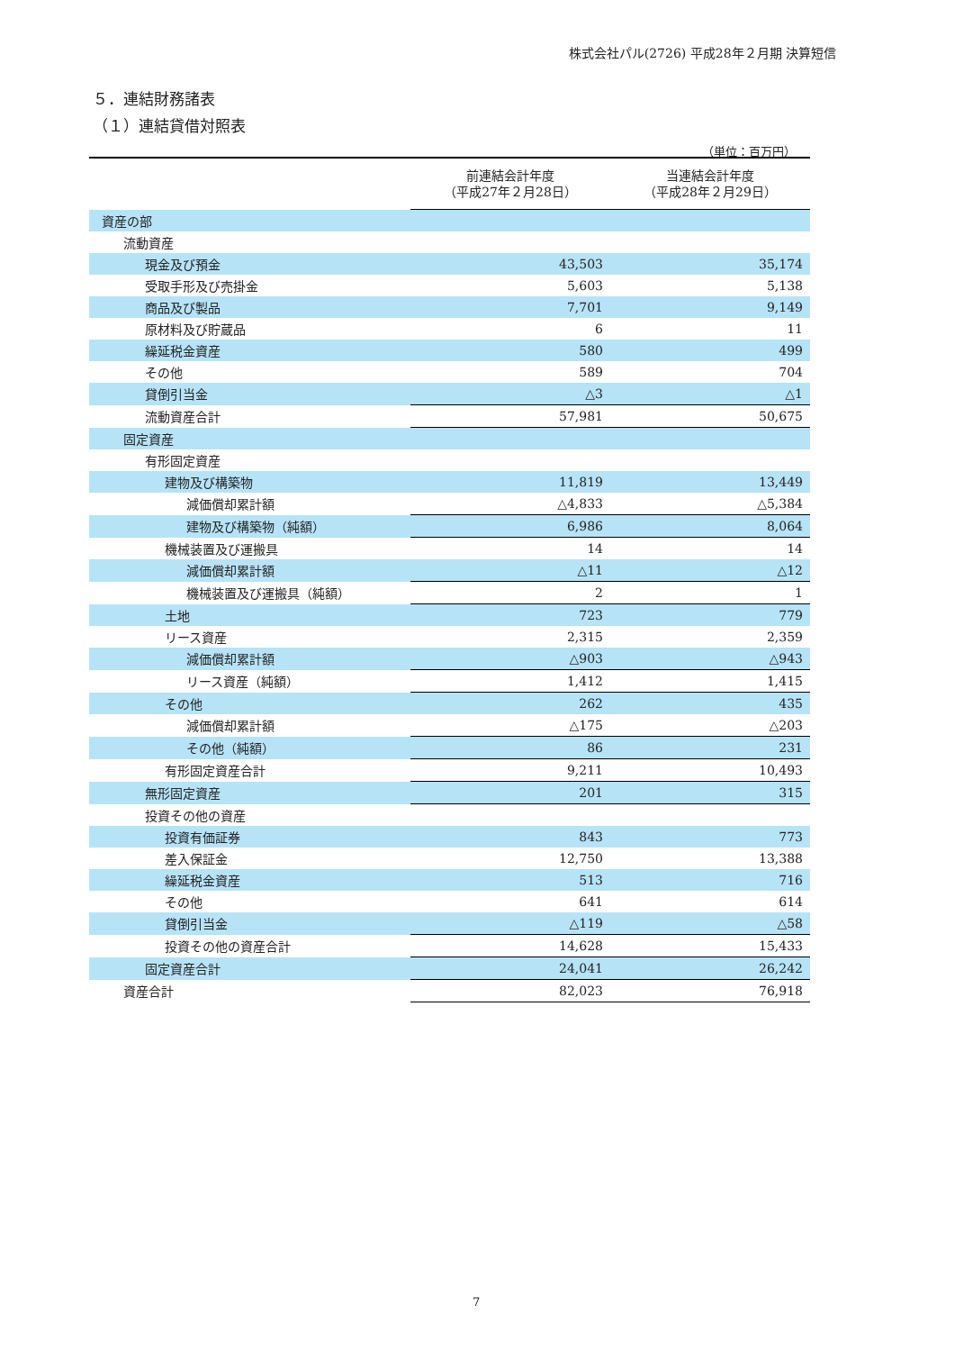株式会社パル(2726) 平成28年２月期 決算短信
５．連結財務諸表
（１）連結貸借対照表
（単位：百万円）
| | 前連結会計年度 （平成27年２月28日） | 当連結会計年度 （平成28年２月29日） |
| --- | --- | --- |
| 資産の部 | | |
| 流動資産 | | |
| 現金及び預金 | 43,503 | 35,174 |
| 受取手形及び売掛金 | 5,603 | 5,138 |
| 商品及び製品 | 7,701 | 9,149 |
| 原材料及び貯蔵品 | 6 | 11 |
| 繰延税金資産 | 580 | 499 |
| その他 | 589 | 704 |
| 貸倒引当金 | △3 | △1 |
| 流動資産合計 | 57,981 | 50,675 |
| 固定資産 | | |
| 有形固定資産 | | |
| 建物及び構築物 | 11,819 | 13,449 |
| 減価償却累計額 | △4,833 | △5,384 |
| 建物及び構築物（純額） | 6,986 | 8,064 |
| 機械装置及び運搬具 | 14 | 14 |
| 減価償却累計額 | △11 | △12 |
| 機械装置及び運搬具（純額） | 2 | 1 |
| 土地 | 723 | 779 |
| リース資産 | 2,315 | 2,359 |
| 減価償却累計額 | △903 | △943 |
| リース資産（純額） | 1,412 | 1,415 |
| その他 | 262 | 435 |
| 減価償却累計額 | △175 | △203 |
| その他（純額） | 86 | 231 |
| 有形固定資産合計 | 9,211 | 10,493 |
| 無形固定資産 | 201 | 315 |
| 投資その他の資産 | | |
| 投資有価証券 | 843 | 773 |
| 差入保証金 | 12,750 | 13,388 |
| 繰延税金資産 | 513 | 716 |
| その他 | 641 | 614 |
| 貸倒引当金 | △119 | △58 |
| 投資その他の資産合計 | 14,628 | 15,433 |
| 固定資産合計 | 24,041 | 26,242 |
| 資産合計 | 82,023 | 76,918 |
7